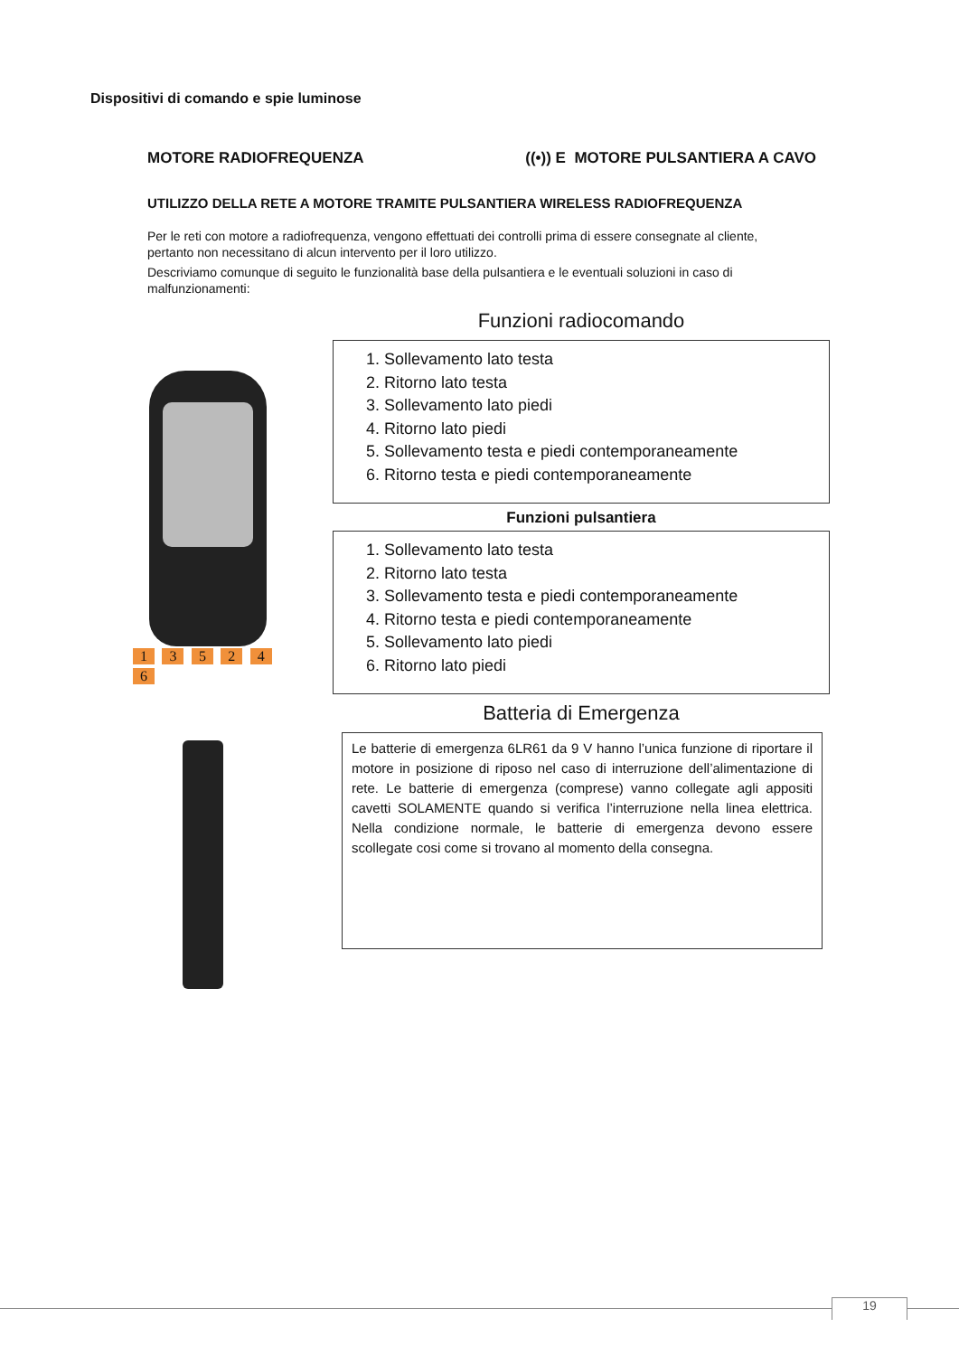Dispositivi di comando e spie luminose
MOTORE RADIOFREQUENZA ((•)) E MOTORE PULSANTIERA A CAVO
UTILIZZO DELLA RETE A MOTORE TRAMITE PULSANTIERA WIRELESS RADIOFREQUENZA
Per le reti con motore a radiofrequenza, vengono effettuati dei controlli prima di essere consegnate al cliente, pertanto non necessitano di alcun intervento per il loro utilizzo.
Descriviamo comunque di seguito le funzionalità base della pulsantiera e le eventuali soluzioni in caso di malfunzionamenti:
1 3 5 2 4 6
Funzioni radiocomando
1. Sollevamento lato testa
2. Ritorno lato testa
3. Sollevamento lato piedi
4. Ritorno lato piedi
5. Sollevamento testa e piedi contemporaneamente
6. Ritorno testa e piedi contemporaneamente
Funzioni pulsantiera
1. Sollevamento lato testa
2. Ritorno lato testa
3. Sollevamento testa e piedi contemporaneamente
4. Ritorno testa e piedi contemporaneamente
5. Sollevamento lato piedi
6. Ritorno lato piedi
Batteria di Emergenza
Le batterie di emergenza 6LR61 da 9 V hanno l’unica funzione di riportare il motore in posizione di riposo nel caso di interruzione dell’alimentazione di rete. Le batterie di emergenza (comprese) vanno collegate agli appositi cavetti SOLAMENTE quando si verifica l’interruzione nella linea elettrica. Nella condizione normale, le batterie di emergenza devono essere scollegate cosi come si trovano al momento della consegna.
19